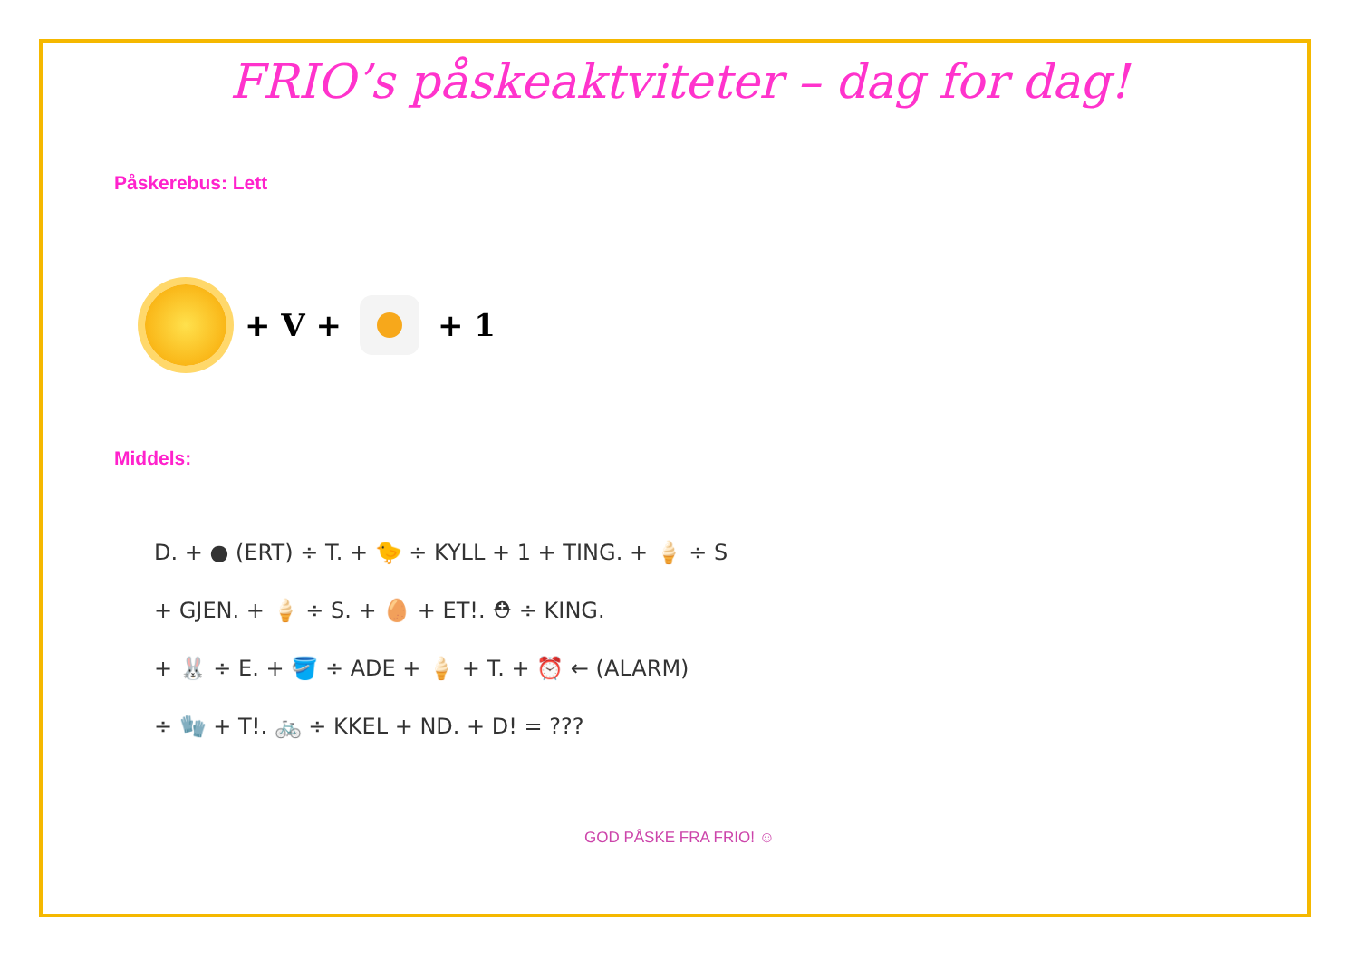FRIO’s påskeaktviteter – dag for dag!
Påskerebus: Lett
+ V + + 1
Middels:
D. + ● (ERT) ÷ T. + 🐤 ÷ KYLL + 1 + TING. + 🍦 ÷ S
+ GJEN. + 🍦 ÷ S. + 🥚 + ET!. ⛑ ÷ KING.
+ 🐰 ÷ E. + 🪣 ÷ ADE + 🍦 + T. + ⏰ ← (ALARM)
÷ 🧤 + T!. 🚲 ÷ KKEL + ND. + D! = ???
GOD PÅSKE FRA FRIO! ☺